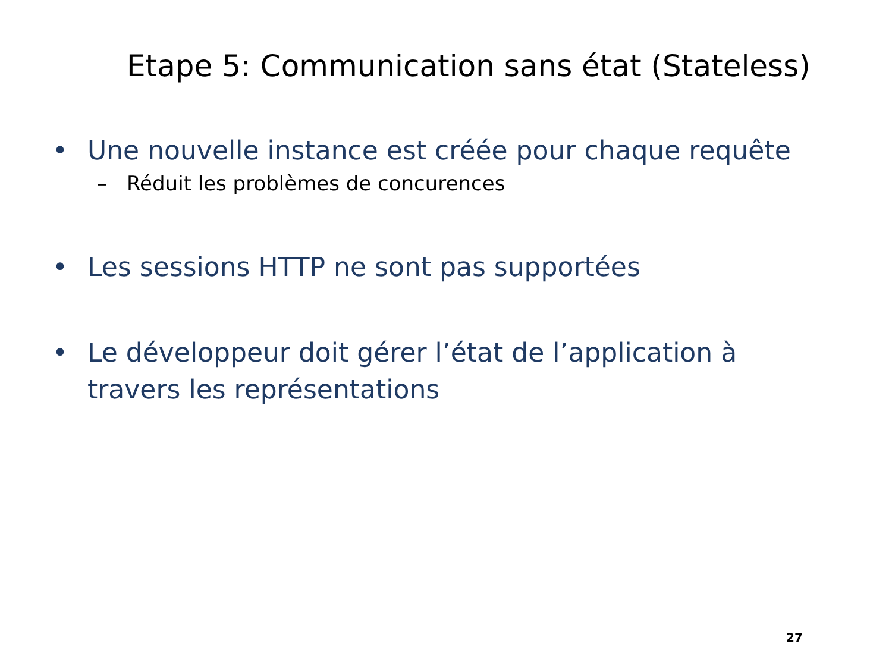Etape 5: Communication sans état (Stateless)
• Une nouvelle instance est créée pour chaque requête
– Réduit les problèmes de concurences
• Les sessions HTTP ne sont pas supportées
• Le développeur doit gérer l’état de l’application à travers les représentations
27